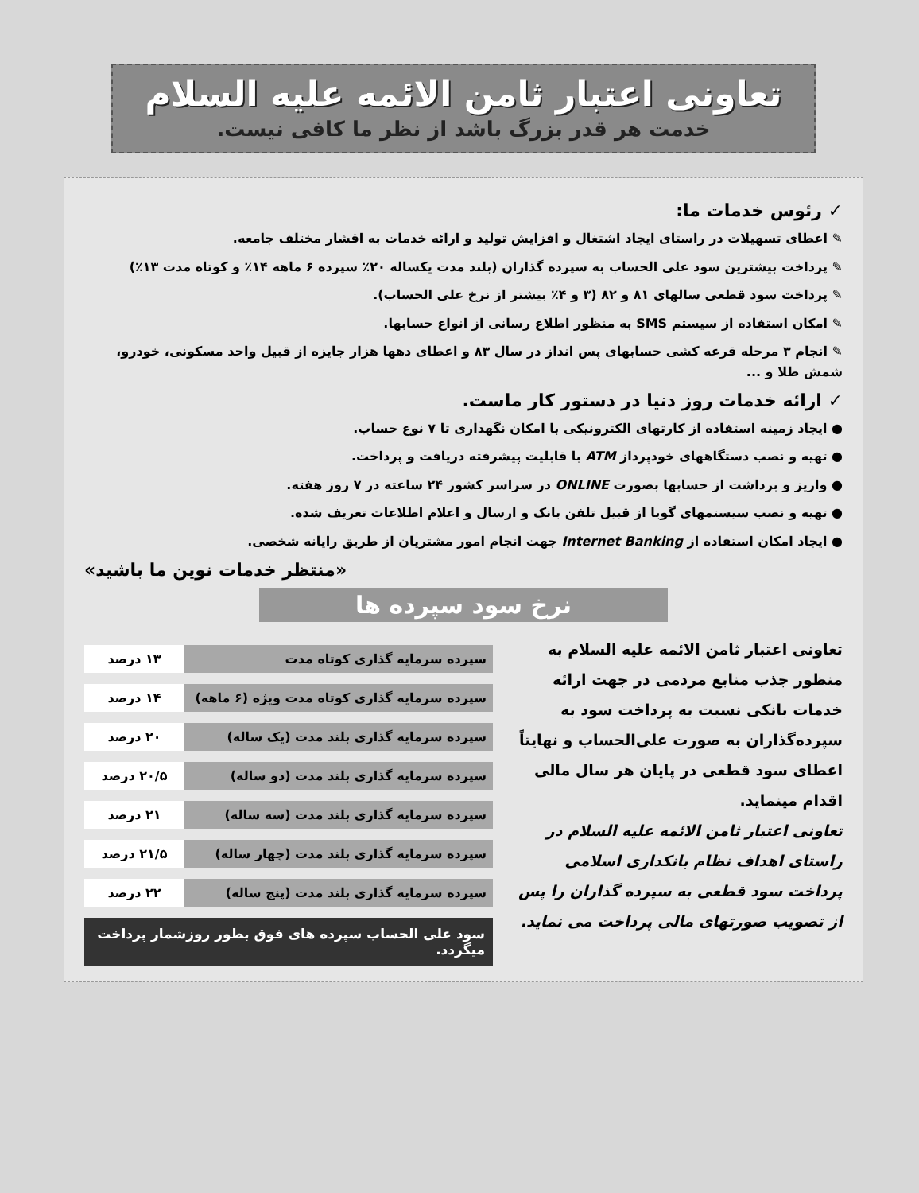تعاونی اعتبار ثامن الائمه علیه السلام
خدمت هر قدر بزرگ باشد از نظر ما کافی نیست.
✓ رئوس خدمات ما:
✎ اعطای تسهیلات در راستای ایجاد اشتغال و افزایش تولید و ارائه خدمات به اقشار مختلف جامعه.
✎ پرداخت بیشترین سود علی الحساب به سپرده گذاران (بلند مدت یکساله ۲۰٪ سپرده ۶ ماهه ۱۴٪ و کوتاه مدت ۱۳٪)
✎ پرداخت سود قطعی سالهای ۸۱ و ۸۲ (۳ و ۴٪ بیشتر از نرخ علی الحساب).
✎ امکان استفاده از سیستم SMS به منظور اطلاع رسانی از انواع حسابها.
✎ انجام ۳ مرحله قرعه کشی حسابهای پس انداز در سال ۸۳ و اعطای دهها هزار جایزه از قبیل واحد مسکونی، خودرو، شمش طلا و ...
✓ ارائه خدمات روز دنیا در دستور کار ماست.
● ایجاد زمینه استفاده از کارتهای الکترونیکی با امکان نگهداری تا ۷ نوع حساب.
● تهیه و نصب دستگاههای خودپرداز ATM با قابلیت پیشرفته دریافت و پرداخت.
● واریز و برداشت از حسابها بصورت ONLINE در سراسر کشور ۲۴ ساعته در ۷ روز هفته.
● تهیه و نصب سیستمهای گویا از قبیل تلفن بانک و ارسال و اعلام اطلاعات تعریف شده.
● ایجاد امکان استفاده از Internet Banking جهت انجام امور مشتریان از طریق رایانه شخصی.
«منتظر خدمات نوین ما باشید»
نرخ سود سپرده ها
تعاونی اعتبار ثامن الائمه علیه السلام به منظور جذب منابع مردمی در جهت ارائه خدمات بانکی نسبت به پرداخت سود به سپرده‌گذاران به صورت علی‌الحساب و نهایتاً اعطای سود قطعی در پایان هر سال مالی اقدام مینماید.
تعاونی اعتبار ثامن الائمه علیه السلام در راستای اهداف نظام بانکداری اسلامی پرداخت سود قطعی به سپرده گذاران را پس از تصویب صورتهای مالی پرداخت می نماید.
| سپرده سرمایه گذاری کوتاه مدت | ۱۳ درصد |
| سپرده سرمایه گذاری کوتاه مدت ویژه (۶ ماهه) | ۱۴ درصد |
| سپرده سرمایه گذاری بلند مدت (یک ساله) | ۲۰ درصد |
| سپرده سرمایه گذاری بلند مدت (دو ساله) | ۲۰/۵ درصد |
| سپرده سرمایه گذاری بلند مدت (سه ساله) | ۲۱ درصد |
| سپرده سرمایه گذاری بلند مدت (چهار ساله) | ۲۱/۵ درصد |
| سپرده سرمایه گذاری بلند مدت (پنج ساله) | ۲۲ درصد |
سود علی الحساب سپرده های فوق بطور روزشمار پرداخت میگردد.